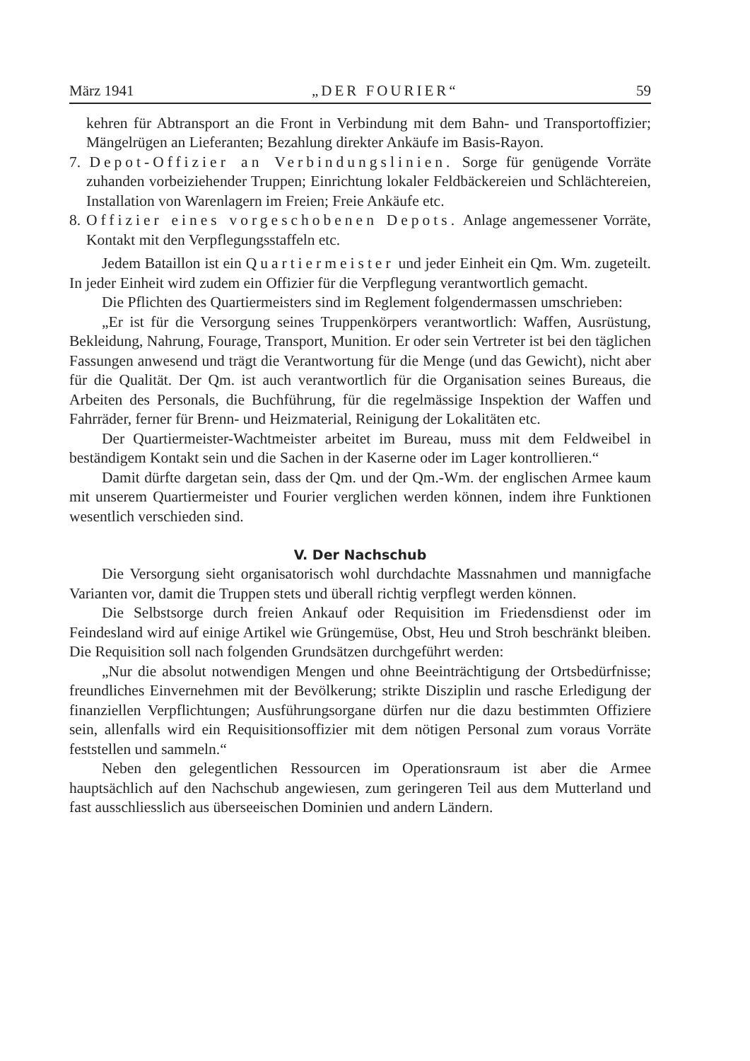März 1941 „DER FOURIER“59
kehren für Abtransport an die Front in Verbindung mit dem Bahn- und Transportoffizier; Mängelrügen an Lieferanten; Bezahlung direkter Ankäufe im Basis-Rayon.
7. Depot-Offizier an Verbindungslinien. Sorge für genügende Vorräte zuhanden vorbeiziehender Truppen; Einrichtung lokaler Feldbäckereien und Schlächtereien, Installation von Warenlagern im Freien; Freie Ankäufe etc.
8. Offizier eines vorgeschobenen Depots. Anlage angemessener Vorräte, Kontakt mit den Verpflegungsstaffeln etc.
Jedem Bataillon ist ein Quartiermeister und jeder Einheit ein Qm. Wm. zugeteilt. In jeder Einheit wird zudem ein Offizier für die Verpflegung verantwortlich gemacht.
Die Pflichten des Quartiermeisters sind im Reglement folgendermassen umschrieben:
„Er ist für die Versorgung seines Truppenkörpers verantwortlich: Waffen, Ausrüstung, Bekleidung, Nahrung, Fourage, Transport, Munition. Er oder sein Vertreter ist bei den täglichen Fassungen anwesend und trägt die Verantwortung für die Menge (und das Gewicht), nicht aber für die Qualität. Der Qm. ist auch verantwortlich für die Organisation seines Bureaus, die Arbeiten des Personals, die Buchführung, für die regelmässige Inspektion der Waffen und Fahrräder, ferner für Brenn- und Heizmaterial, Reinigung der Lokalitäten etc.
Der Quartiermeister-Wachtmeister arbeitet im Bureau, muss mit dem Feldweibel in beständigem Kontakt sein und die Sachen in der Kaserne oder im Lager kontrollieren.“
Damit dürfte dargetan sein, dass der Qm. und der Qm.-Wm. der englischen Armee kaum mit unserem Quartiermeister und Fourier verglichen werden können, indem ihre Funktionen wesentlich verschieden sind.
V. Der Nachschub
Die Versorgung sieht organisatorisch wohl durchdachte Massnahmen und mannigfache Varianten vor, damit die Truppen stets und überall richtig verpflegt werden können.
Die Selbstsorge durch freien Ankauf oder Requisition im Friedensdienst oder im Feindesland wird auf einige Artikel wie Grüngemüse, Obst, Heu und Stroh beschränkt bleiben. Die Requisition soll nach folgenden Grundsätzen durchgeführt werden:
„Nur die absolut notwendigen Mengen und ohne Beeinträchtigung der Ortsbedürfnisse; freundliches Einvernehmen mit der Bevölkerung; strikte Disziplin und rasche Erledigung der finanziellen Verpflichtungen; Ausführungsorgane dürfen nur die dazu bestimmten Offiziere sein, allenfalls wird ein Requisitionsoffizier mit dem nötigen Personal zum voraus Vorräte feststellen und sammeln.“
Neben den gelegentlichen Ressourcen im Operationsraum ist aber die Armee hauptsächlich auf den Nachschub angewiesen, zum geringeren Teil aus dem Mutterland und fast ausschliesslich aus überseeischen Dominien und andern Ländern.